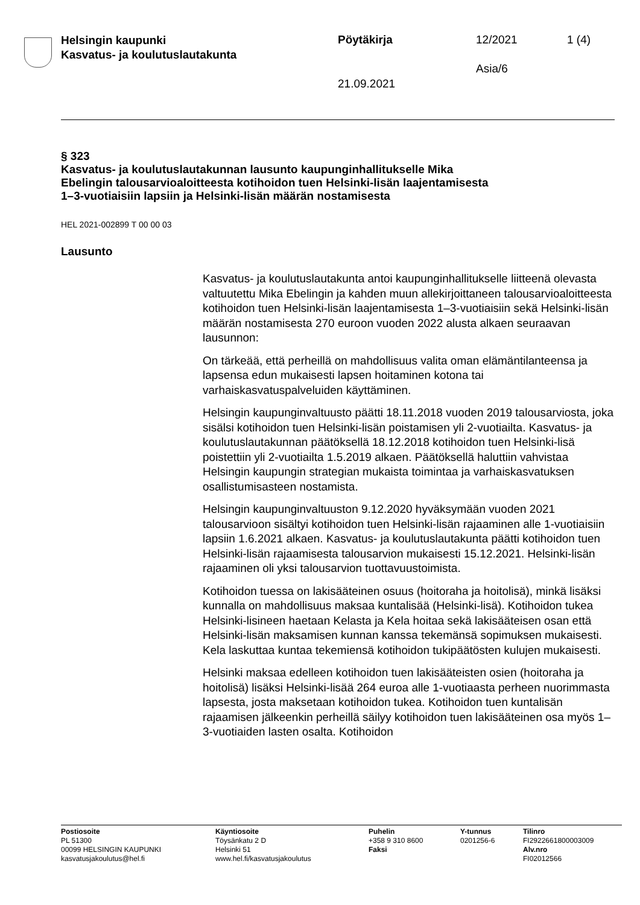Helsingin kaupunki
Kasvatus- ja koulutuslautakunta
Pöytäkirja 12/2021 1 (4)
Asia/6
21.09.2021
§ 323
Kasvatus- ja koulutuslautakunnan lausunto kaupunginhallitukselle Mika Ebelingin talousarvioaloitteesta kotihoidon tuen Helsinki-lisän laajentamisesta 1–3-vuotiaisiin lapsiin ja Helsinki-lisän määrän nostamisesta
HEL 2021-002899 T 00 00 03
Lausunto
Kasvatus- ja koulutuslautakunta antoi kaupunginhallitukselle liitteenä olevasta valtuutettu Mika Ebelingin ja kahden muun allekirjoittaneen talousarvioaloitteesta kotihoidon tuen Helsinki-lisän laajentamisesta 1–3-vuotiaisiin sekä Helsinki-lisän määrän nostamisesta 270 euroon vuoden 2022 alusta alkaen seuraavan lausunnon:
On tärkeää, että perheillä on mahdollisuus valita oman elämäntilanteensa ja lapsensa edun mukaisesti lapsen hoitaminen kotona tai varhaiskasvatuspalveluiden käyttäminen.
Helsingin kaupunginvaltuusto päätti 18.11.2018 vuoden 2019 talousarviosta, joka sisälsi kotihoidon tuen Helsinki-lisän poistamisen yli 2-vuotiailta. Kasvatus- ja koulutuslautakunnan päätöksellä 18.12.2018 kotihoidon tuen Helsinki-lisä poistettiin yli 2-vuotiailta 1.5.2019 alkaen. Päätöksellä haluttiin vahvistaa Helsingin kaupungin strategian mukaista toimintaa ja varhaiskasvatuksen osallistumisasteen nostamista.
Helsingin kaupunginvaltuuston 9.12.2020 hyväksymään vuoden 2021 talousarvioon sisältyi kotihoidon tuen Helsinki-lisän rajaaminen alle 1-vuotiaisiin lapsiin 1.6.2021 alkaen. Kasvatus- ja koulutuslautakunta päätti kotihoidon tuen Helsinki-lisän rajaamisesta talousarvion mukaisesti 15.12.2021. Helsinki-lisän rajaaminen oli yksi talousarvion tuottavuustoimista.
Kotihoidon tuessa on lakisääteinen osuus (hoitoraha ja hoitolisä), minkä lisäksi kunnalla on mahdollisuus maksaa kuntalisää (Helsinki-lisä). Kotihoidon tukea Helsinki-lisineen haetaan Kelasta ja Kela hoitaa sekä lakisääteisen osan että Helsinki-lisän maksamisen kunnan kanssa tekemänsä sopimuksen mukaisesti. Kela laskuttaa kuntaa tekemiensä kotihoidon tukipäätösten kulujen mukaisesti.
Helsinki maksaa edelleen kotihoidon tuen lakisääteisten osien (hoitoraha ja hoitolisä) lisäksi Helsinki-lisää 264 euroa alle 1-vuotiaasta perheen nuorimmasta lapsesta, josta maksetaan kotihoidon tukea. Kotihoidon tuen kuntalisän rajaamisen jälkeenkin perheillä säilyy kotihoidon tuen lakisääteinen osa myös 1–3-vuotiaiden lasten osalta. Kotihoidon
Postiosoite
PL 51300
00099 HELSINGIN KAUPUNKI
kasvatusjakoulutus@hel.fi
Käyntiosoite
Töysänkatu 2 D
Helsinki 51
www.hel.fi/kasvatusjakoulutus
Puhelin
+358 9 310 8600
Faksi
Y-tunnus
0201256-6
Tilinro
FI2922661800003009
Alv.nro
FI02012566